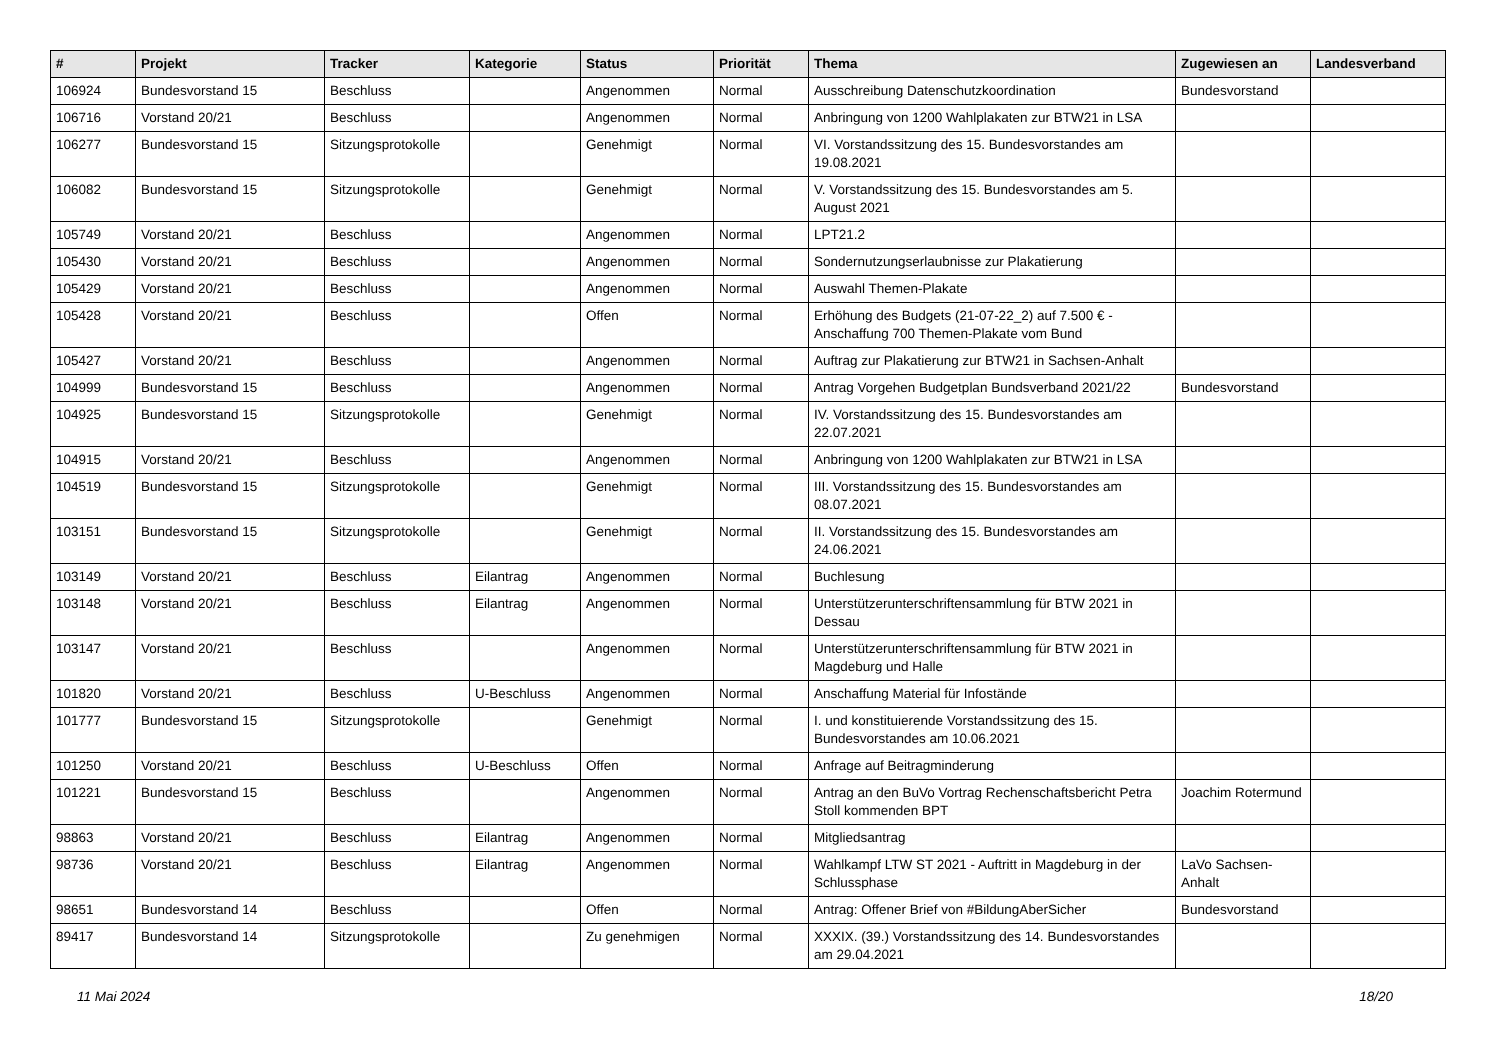| # | Projekt | Tracker | Kategorie | Status | Priorität | Thema | Zugewiesen an | Landesverband |
| --- | --- | --- | --- | --- | --- | --- | --- | --- |
| 106924 | Bundesvorstand 15 | Beschluss | | Angenommen | Normal | Ausschreibung Datenschutzkoordination | Bundesvorstand | |
| 106716 | Vorstand 20/21 | Beschluss | | Angenommen | Normal | Anbringung von 1200 Wahlplakaten zur BTW21 in LSA | | |
| 106277 | Bundesvorstand 15 | Sitzungsprotokolle | | Genehmigt | Normal | VI. Vorstandssitzung des 15. Bundesvorstandes am 19.08.2021 | | |
| 106082 | Bundesvorstand 15 | Sitzungsprotokolle | | Genehmigt | Normal | V. Vorstandssitzung des 15. Bundesvorstandes am 5. August 2021 | | |
| 105749 | Vorstand 20/21 | Beschluss | | Angenommen | Normal | LPT21.2 | | |
| 105430 | Vorstand 20/21 | Beschluss | | Angenommen | Normal | Sondernutzungserlaubnisse zur Plakatierung | | |
| 105429 | Vorstand 20/21 | Beschluss | | Angenommen | Normal | Auswahl Themen-Plakate | | |
| 105428 | Vorstand 20/21 | Beschluss | | Offen | Normal | Erhöhung des Budgets (21-07-22_2) auf 7.500 € - Anschaffung 700 Themen-Plakate vom Bund | | |
| 105427 | Vorstand 20/21 | Beschluss | | Angenommen | Normal | Auftrag zur Plakatierung zur BTW21 in Sachsen-Anhalt | | |
| 104999 | Bundesvorstand 15 | Beschluss | | Angenommen | Normal | Antrag Vorgehen Budgetplan Bundsverband 2021/22 | Bundesvorstand | |
| 104925 | Bundesvorstand 15 | Sitzungsprotokolle | | Genehmigt | Normal | IV. Vorstandssitzung des 15. Bundesvorstandes am 22.07.2021 | | |
| 104915 | Vorstand 20/21 | Beschluss | | Angenommen | Normal | Anbringung von 1200 Wahlplakaten zur BTW21 in LSA | | |
| 104519 | Bundesvorstand 15 | Sitzungsprotokolle | | Genehmigt | Normal | III. Vorstandssitzung des 15. Bundesvorstandes am 08.07.2021 | | |
| 103151 | Bundesvorstand 15 | Sitzungsprotokolle | | Genehmigt | Normal | II. Vorstandssitzung des 15. Bundesvorstandes am 24.06.2021 | | |
| 103149 | Vorstand 20/21 | Beschluss | Eilantrag | Angenommen | Normal | Buchlesung | | |
| 103148 | Vorstand 20/21 | Beschluss | Eilantrag | Angenommen | Normal | Unterstützerunterschriftensammlung für BTW 2021 in Dessau | | |
| 103147 | Vorstand 20/21 | Beschluss | | Angenommen | Normal | Unterstützerunterschriftensammlung für BTW 2021 in Magdeburg und Halle | | |
| 101820 | Vorstand 20/21 | Beschluss | U-Beschluss | Angenommen | Normal | Anschaffung Material für Infostände | | |
| 101777 | Bundesvorstand 15 | Sitzungsprotokolle | | Genehmigt | Normal | I. und konstituierende Vorstandssitzung des 15. Bundesvorstandes am 10.06.2021 | | |
| 101250 | Vorstand 20/21 | Beschluss | U-Beschluss | Offen | Normal | Anfrage auf Beitragminderung | | |
| 101221 | Bundesvorstand 15 | Beschluss | | Angenommen | Normal | Antrag an den BuVo Vortrag Rechenschaftsbericht Petra Stoll kommenden BPT | Joachim Rotermund | |
| 98863 | Vorstand 20/21 | Beschluss | Eilantrag | Angenommen | Normal | Mitgliedsantrag | | |
| 98736 | Vorstand 20/21 | Beschluss | Eilantrag | Angenommen | Normal | Wahlkampf LTW ST 2021 - Auftritt in Magdeburg in der Schlussphase | LaVo Sachsen-Anhalt | |
| 98651 | Bundesvorstand 14 | Beschluss | | Offen | Normal | Antrag: Offener Brief von #BildungAberSicher | Bundesvorstand | |
| 89417 | Bundesvorstand 14 | Sitzungsprotokolle | | Zu genehmigen | Normal | XXXIX. (39.) Vorstandssitzung des 14. Bundesvorstandes am 29.04.2021 | | |
11 Mai 2024 18/20